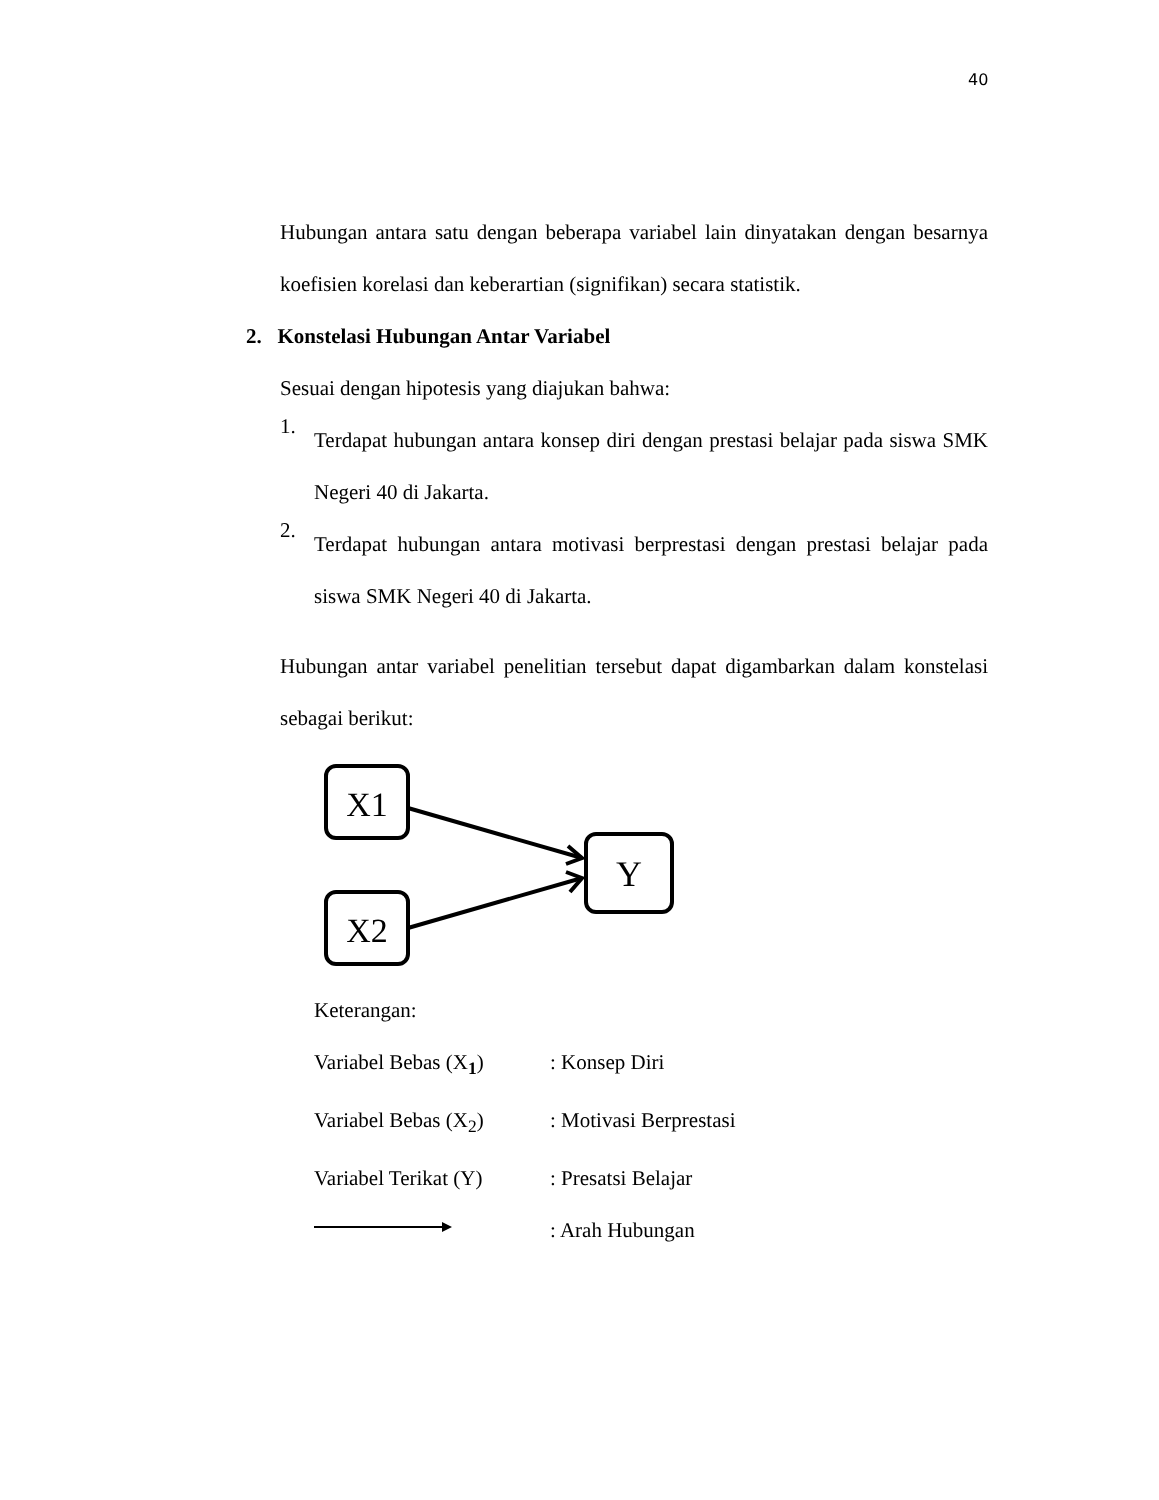40
Hubungan antara satu dengan beberapa variabel lain dinyatakan dengan besarnya koefisien korelasi dan keberartian (signifikan) secara statistik.
2. Konstelasi Hubungan Antar Variabel
Sesuai dengan hipotesis yang diajukan bahwa:
1.
Terdapat hubungan antara konsep diri dengan prestasi belajar pada siswa SMK Negeri 40 di Jakarta.
2.
Terdapat hubungan antara motivasi berprestasi dengan prestasi belajar pada siswa SMK Negeri 40 di Jakarta.
Hubungan antar variabel penelitian tersebut dapat digambarkan dalam konstelasi sebagai berikut:
X1
X2
Y
Keterangan:
Variabel Bebas (X<sub>1</sub>)
: Konsep Diri
Variabel Bebas (X<sub>2</sub>)
: Motivasi Berprestasi
Variabel Terikat (Y)
: Presatsi Belajar
: Arah Hubungan